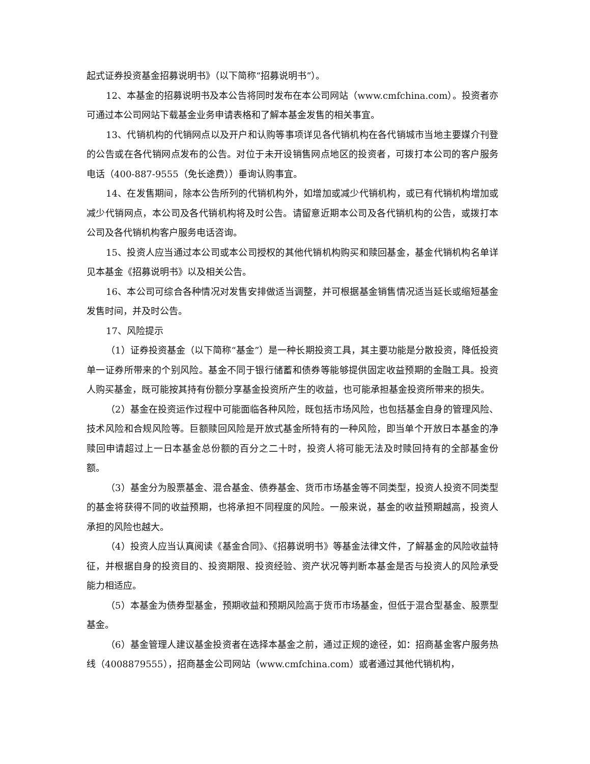起式证券投资基金招募说明书》（以下简称“招募说明书”）。
12、本基金的招募说明书及本公告将同时发布在本公司网站（www.cmfchina.com）。投资者亦可通过本公司网站下载基金业务申请表格和了解本基金发售的相关事宜。
13、代销机构的代销网点以及开户和认购等事项详见各代销机构在各代销城市当地主要媒介刊登的公告或在各代销网点发布的公告。对位于未开设销售网点地区的投资者，可拨打本公司的客户服务电话（400-887-9555（免长途费））垂询认购事宜。
14、在发售期间，除本公告所列的代销机构外，如增加或减少代销机构，或已有代销机构增加或减少代销网点，本公司及各代销机构将及时公告。请留意近期本公司及各代销机构的公告，或拨打本公司及各代销机构客户服务电话咨询。
15、投资人应当通过本公司或本公司授权的其他代销机构购买和赎回基金，基金代销机构名单详见本基金《招募说明书》以及相关公告。
16、本公司可综合各种情况对发售安排做适当调整，并可根据基金销售情况适当延长或缩短基金发售时间，并及时公告。
17、风险提示
（1）证券投资基金（以下简称“基金”）是一种长期投资工具，其主要功能是分散投资，降低投资单一证券所带来的个别风险。基金不同于银行储蓄和债券等能够提供固定收益预期的金融工具。投资人购买基金，既可能按其持有份额分享基金投资所产生的收益，也可能承担基金投资所带来的损失。
（2）基金在投资运作过程中可能面临各种风险，既包括市场风险，也包括基金自身的管理风险、技术风险和合规风险等。巨额赎回风险是开放式基金所特有的一种风险，即当单个开放日本基金的净赎回申请超过上一日本基金总份额的百分之二十时，投资人将可能无法及时赎回持有的全部基金份额。
（3）基金分为股票基金、混合基金、债券基金、货币市场基金等不同类型，投资人投资不同类型的基金将获得不同的收益预期，也将承担不同程度的风险。一般来说，基金的收益预期越高，投资人承担的风险也越大。
（4）投资人应当认真阅读《基金合同》、《招募说明书》等基金法律文件，了解基金的风险收益特征，并根据自身的投资目的、投资期限、投资经验、资产状况等判断本基金是否与投资人的风险承受能力相适应。
（5）本基金为债券型基金，预期收益和预期风险高于货币市场基金，但低于混合型基金、股票型基金。
（6）基金管理人建议基金投资者在选择本基金之前，通过正规的途径，如：招商基金客户服务热线（4008879555），招商基金公司网站（www.cmfchina.com）或者通过其他代销机构，